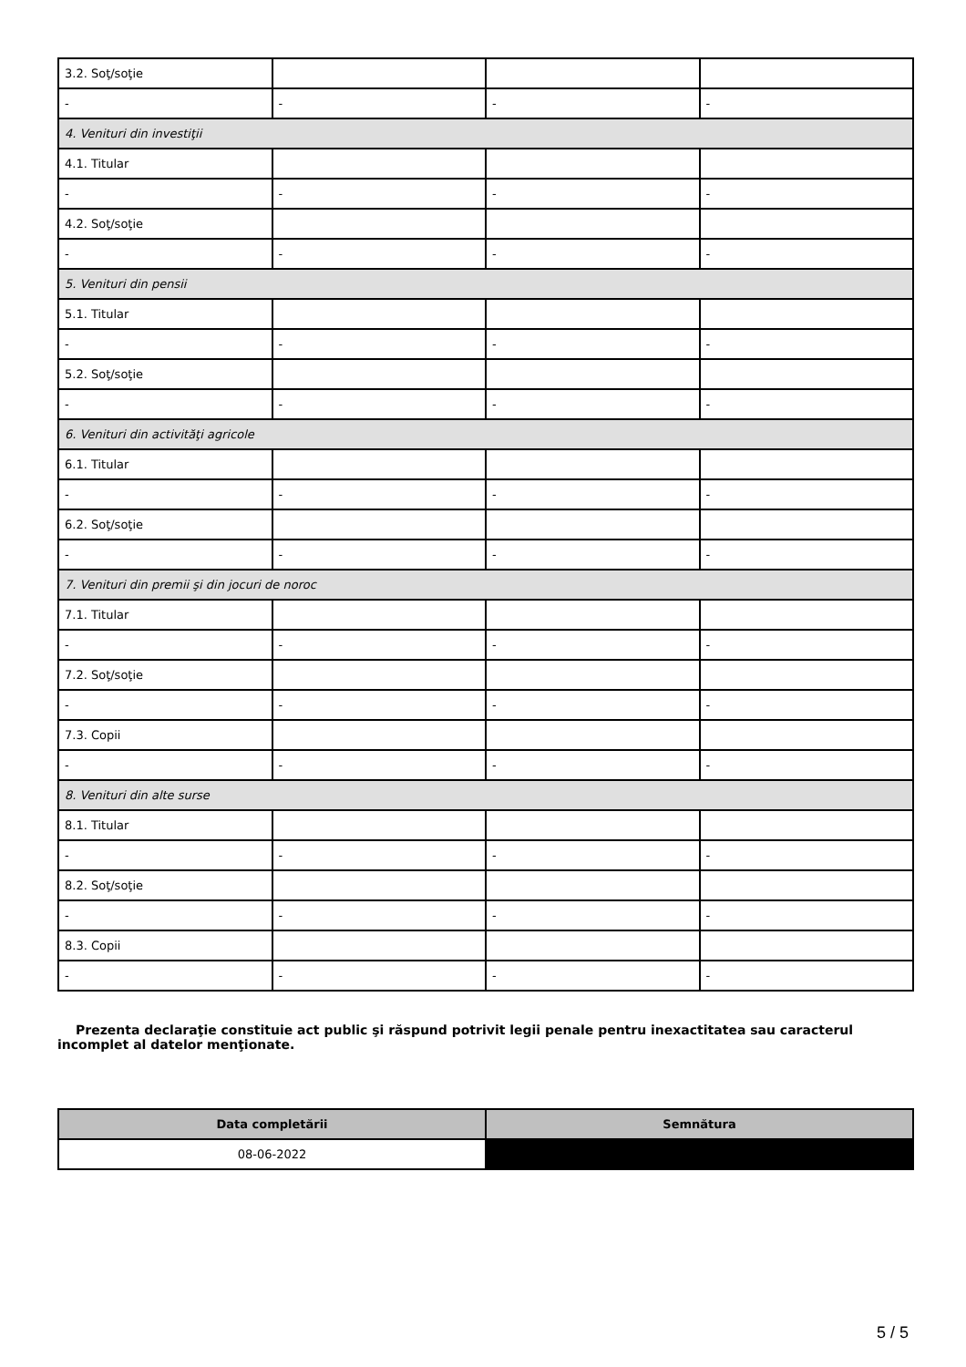| 3.2. Soţ/soţie | | | |
| - | - | - | - |
| 4. Venituri din investiţii | | | |
| 4.1. Titular | | | |
| - | - | - | - |
| 4.2. Soţ/soţie | | | |
| - | - | - | - |
| 5. Venituri din pensii | | | |
| 5.1. Titular | | | |
| - | - | - | - |
| 5.2. Soţ/soţie | | | |
| - | - | - | - |
| 6. Venituri din activităţi agricole | | | |
| 6.1. Titular | | | |
| - | - | - | - |
| 6.2. Soţ/soţie | | | |
| - | - | - | - |
| 7. Venituri din premii şi din jocuri de noroc | | | |
| 7.1. Titular | | | |
| - | - | - | - |
| 7.2. Soţ/soţie | | | |
| - | - | - | - |
| 7.3. Copii | | | |
| - | - | - | - |
| 8. Venituri din alte surse | | | |
| 8.1. Titular | | | |
| - | - | - | - |
| 8.2. Soţ/soţie | | | |
| - | - | - | - |
| 8.3. Copii | | | |
| - | - | - | - |
Prezenta declaraţie constituie act public şi răspund potrivit legii penale pentru inexactitatea sau caracterul incomplet al datelor menţionate.
| Data completării | Semnătura |
| --- | --- |
| 08-06-2022 | |
5 / 5